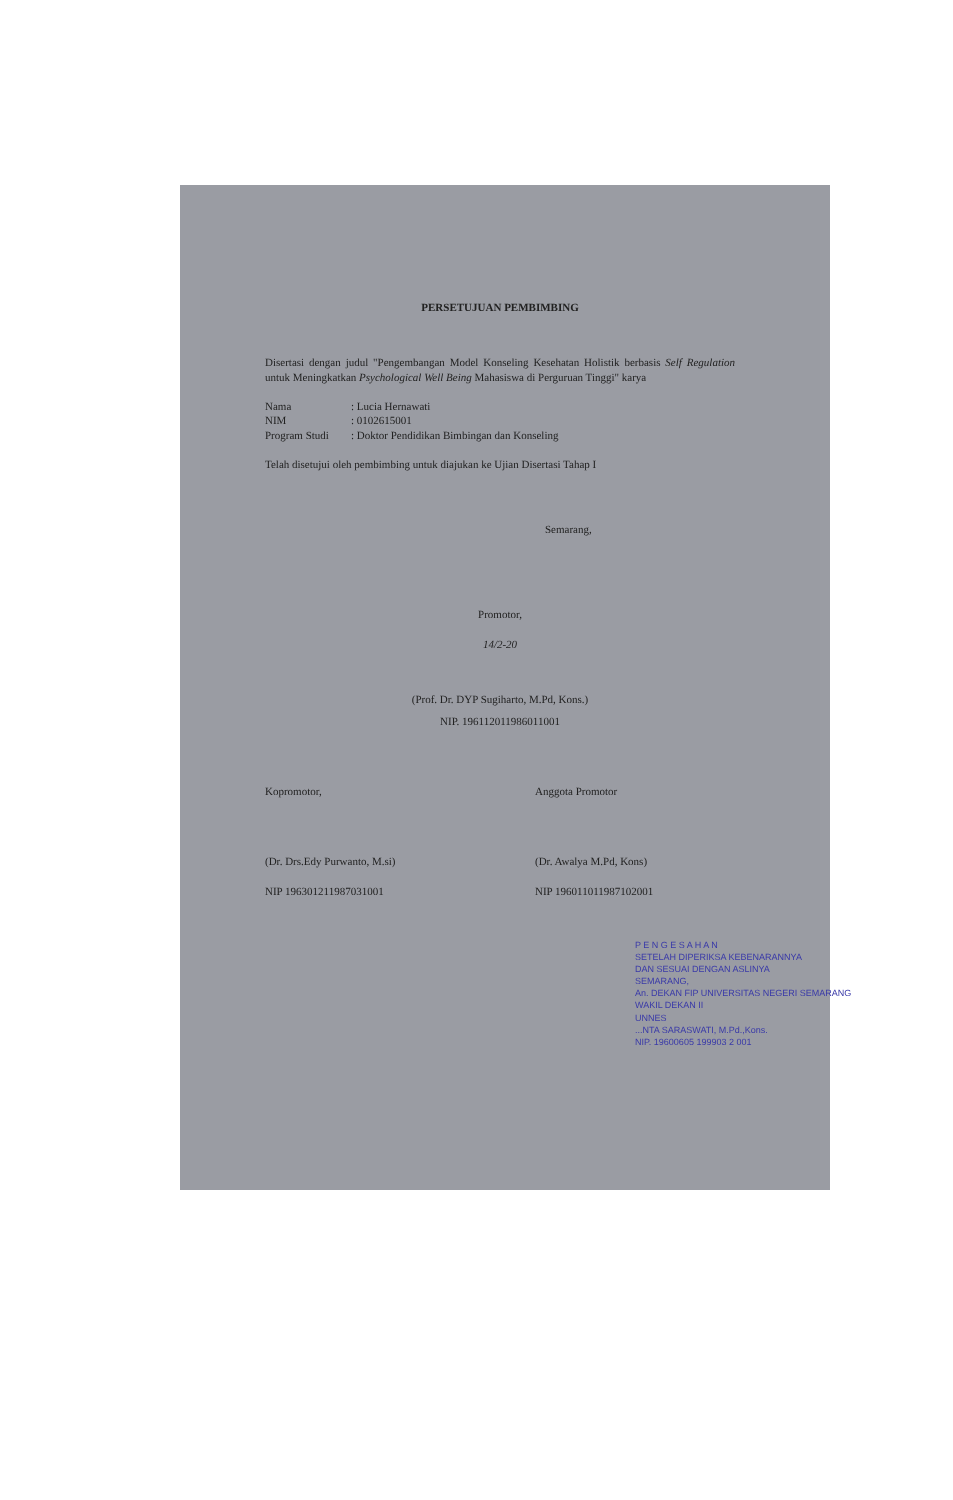PERSETUJUAN PEMBIMBING
Disertasi dengan judul "Pengembangan Model Konseling Kesehatan Holistik berbasis Self Regulation untuk Meningkatkan Psychological Well Being Mahasiswa di Perguruan Tinggi" karya
Nama: Lucia Hernawati
NIM: 0102615001
Program Studi: Doktor Pendidikan Bimbingan dan Konseling
Telah disetujui oleh pembimbing untuk diajukan ke Ujian Disertasi Tahap I
Semarang,
Promotor,
14/2-20
(Prof. Dr. DYP Sugiharto, M.Pd, Kons.)
NIP. 196112011986011001
Kopromotor,
(Dr. Drs.Edy Purwanto, M.si)
NIP 196301211987031001
Anggota Promotor
(Dr. Awalya M.Pd, Kons)
NIP 196011011987102001
P E N G E S A H A N
SETELAH DIPERIKSA KEBENARANNYA
DAN SESUAI DENGAN ASLINYA
SEMARANG,
An. DEKAN FIP UNIVERSITAS NEGERI SEMARANG
WAKIL DEKAN II
UNNES
...NTA SARASWATI, M.Pd.,Kons.
NIP. 19600605 199903 2 001